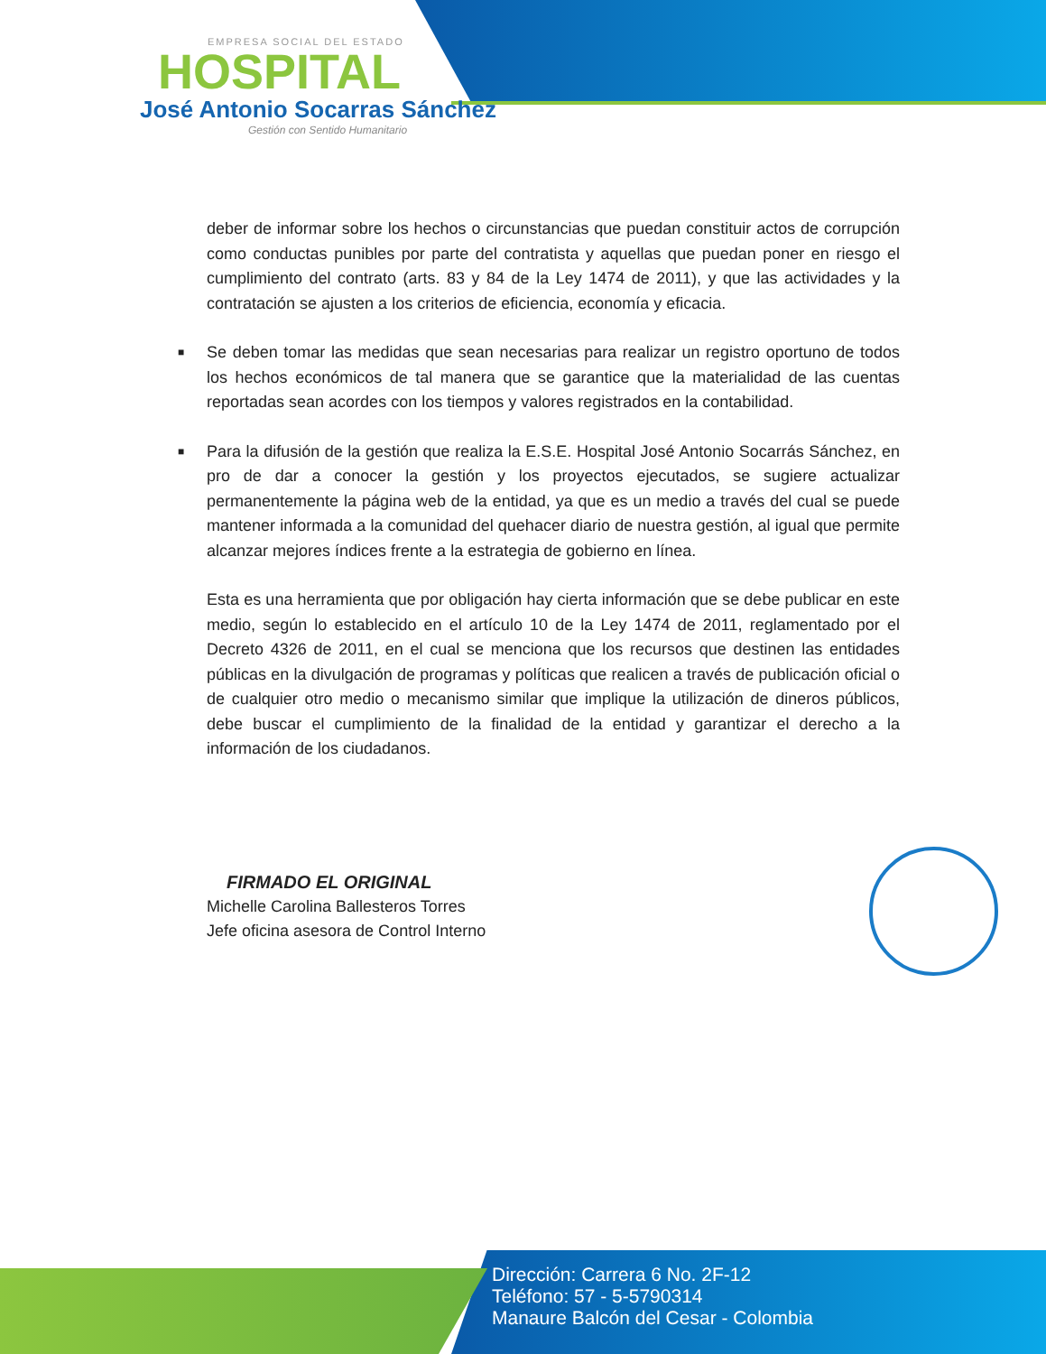EMPRESA SOCIAL DEL ESTADO
HOSPITAL
José Antonio Socarras Sánchez
Gestión con Sentido Humanitario
deber de informar sobre los hechos o circunstancias que puedan constituir actos de corrupción como conductas punibles por parte del contratista y aquellas que puedan poner en riesgo el cumplimiento del contrato (arts. 83 y 84 de la Ley 1474 de 2011), y que las actividades y la contratación se ajusten a los criterios de eficiencia, economía y eficacia.
■ Se deben tomar las medidas que sean necesarias para realizar un registro oportuno de todos los hechos económicos de tal manera que se garantice que la materialidad de las cuentas reportadas sean acordes con los tiempos y valores registrados en la contabilidad.
■ Para la difusión de la gestión que realiza la E.S.E. Hospital José Antonio Socarrás Sánchez, en pro de dar a conocer la gestión y los proyectos ejecutados, se sugiere actualizar permanentemente la página web de la entidad, ya que es un medio a través del cual se puede mantener informada a la comunidad del quehacer diario de nuestra gestión, al igual que permite alcanzar mejores índices frente a la estrategia de gobierno en línea.
Esta es una herramienta que por obligación hay cierta información que se debe publicar en este medio, según lo establecido en el artículo 10 de la Ley 1474 de 2011, reglamentado por el Decreto 4326 de 2011, en el cual se menciona que los recursos que destinen las entidades públicas en la divulgación de programas y políticas que realicen a través de publicación oficial o de cualquier otro medio o mecanismo similar que implique la utilización de dineros públicos, debe buscar el cumplimiento de la finalidad de la entidad y garantizar el derecho a la información de los ciudadanos.
FIRMADO EL ORIGINAL
Michelle Carolina Ballesteros Torres
Jefe oficina asesora de Control Interno
Dirección: Carrera 6 No. 2F-12
Teléfono: 57 - 5-5790314
Manaure Balcón del Cesar - Colombia